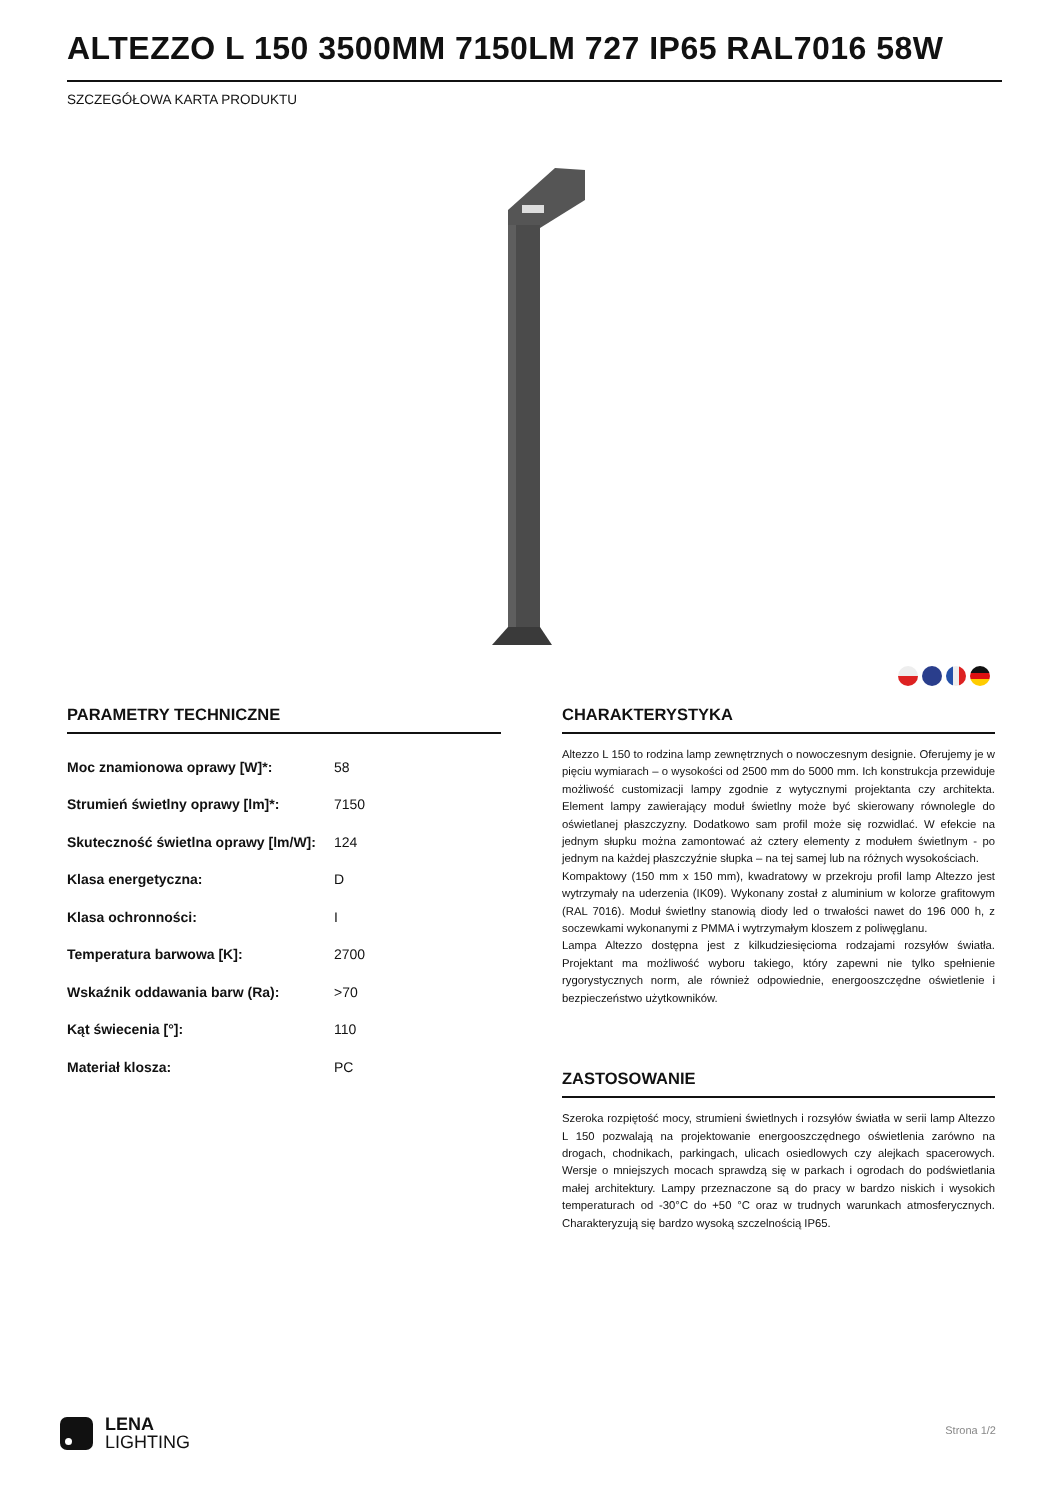ALTEZZO L 150 3500MM 7150LM 727 IP65 RAL7016 58W
SZCZEGÓŁOWA KARTA PRODUKTU
PARAMETRY TECHNICZNE
| Moc znamionowa oprawy [W]*: | 58 |
| Strumień świetlny oprawy [lm]*: | 7150 |
| Skuteczność świetlna oprawy [lm/W]: | 124 |
| Klasa energetyczna: | D |
| Klasa ochronności: | I |
| Temperatura barwowa [K]: | 2700 |
| Wskaźnik oddawania barw (Ra): | >70 |
| Kąt świecenia [°]: | 110 |
| Materiał klosza: | PC |
CHARAKTERYSTYKA
Altezzo L 150 to rodzina lamp zewnętrznych o nowoczesnym designie. Oferujemy je w pięciu wymiarach – o wysokości od 2500 mm do 5000 mm. Ich konstrukcja przewiduje możliwość customizacji lampy zgodnie z wytycznymi projektanta czy architekta. Element lampy zawierający moduł świetlny może być skierowany równolegle do oświetlanej płaszczyzny. Dodatkowo sam profil może się rozwidlać. W efekcie na jednym słupku można zamontować aż cztery elementy z modułem świetlnym - po jednym na każdej płaszczyźnie słupka – na tej samej lub na różnych wysokościach.
Kompaktowy (150 mm x 150 mm), kwadratowy w przekroju profil lamp Altezzo jest wytrzymały na uderzenia (IK09). Wykonany został z aluminium w kolorze grafitowym (RAL 7016). Moduł świetlny stanowią diody led o trwałości nawet do 196 000 h, z soczewkami wykonanymi z PMMA i wytrzymałym kloszem z poliwęglanu.
Lampa Altezzo dostępna jest z kilkudziesięcioma rodzajami rozsyłów światła. Projektant ma możliwość wyboru takiego, który zapewni nie tylko spełnienie rygorystycznych norm, ale również odpowiednie, energooszczędne oświetlenie i bezpieczeństwo użytkowników.
ZASTOSOWANIE
Szeroka rozpiętość mocy, strumieni świetlnych i rozsyłów światła w serii lamp Altezzo L 150 pozwalają na projektowanie energooszczędnego oświetlenia zarówno na drogach, chodnikach, parkingach, ulicach osiedlowych czy alejkach spacerowych. Wersje o mniejszych mocach sprawdzą się w parkach i ogrodach do podświetlania małej architektury. Lampy przeznaczone są do pracy w bardzo niskich i wysokich temperaturach od -30°C do +50 °C oraz w trudnych warunkach atmosferycznych. Charakteryzują się bardzo wysoką szczelnością IP65.
LENA
LIGHTING
Strona 1/2